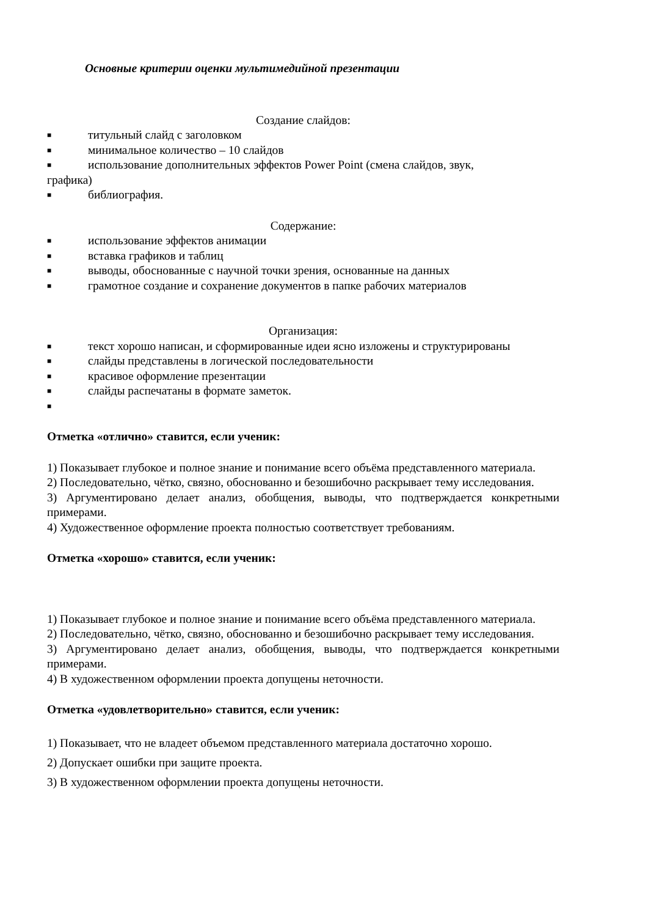Основные критерии оценки мультимедийной презентации
Создание слайдов:
■ титульный слайд с заголовком
■ минимальное количество – 10 слайдов
■ использование дополнительных эффектов Power Point (смена слайдов, звук,
графика)
■ библиография.
Содержание:
■ использование эффектов анимации
■ вставка графиков и таблиц
■ выводы, обоснованные с научной точки зрения, основанные на данных
■ грамотное создание и сохранение документов в папке рабочих материалов
Организация:
■ текст хорошо написан, и сформированные идеи ясно изложены и структурированы
■ слайды представлены в логической последовательности
■ красивое оформление презентации
■ слайды распечатаны в формате заметок.
■
Отметка «отлично» ставится, если ученик:
1) Показывает глубокое и полное знание и понимание всего объёма представленного материала.
2) Последовательно, чётко, связно, обоснованно и безошибочно раскрывает тему исследования.
3) Аргументировано делает анализ, обобщения, выводы, что подтверждается конкретными примерами.
4) Художественное оформление проекта полностью соответствует требованиям.
Отметка «хорошо» ставится, если ученик:
1) Показывает глубокое и полное знание и понимание всего объёма представленного материала.
2) Последовательно, чётко, связно, обоснованно и безошибочно раскрывает тему исследования.
3) Аргументировано делает анализ, обобщения, выводы, что подтверждается конкретными примерами.
4) В художественном оформлении проекта допущены неточности.
Отметка «удовлетворительно» ставится, если ученик:
1) Показывает, что не владеет объемом представленного материала достаточно хорошо.
2) Допускает ошибки при защите проекта.
3) В художественном оформлении проекта допущены неточности.